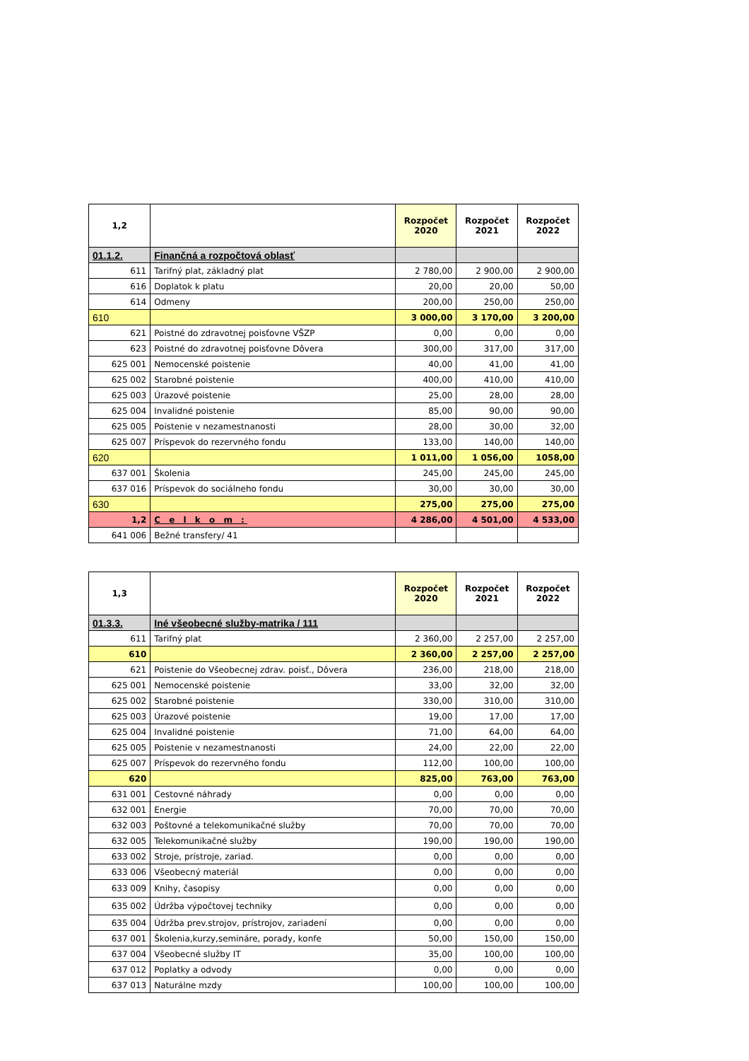| 1,2 | | Rozpočet 2020 | Rozpočet 2021 | Rozpočet 2022 |
| --- | --- | --- | --- | --- |
| 01.1.2. | Finančná a rozpočtová oblasť | | | |
| 611 | Tarifný plat, základný plat | 2 780,00 | 2 900,00 | 2 900,00 |
| 616 | Doplatok k platu | 20,00 | 20,00 | 50,00 |
| 614 | Odmeny | 200,00 | 250,00 | 250,00 |
| 610 | | 3 000,00 | 3 170,00 | 3 200,00 |
| 621 | Poistné do zdravotnej poisťovne VŠZP | 0,00 | 0,00 | 0,00 |
| 623 | Poistné do zdravotnej poisťovne Dôvera | 300,00 | 317,00 | 317,00 |
| 625 001 | Nemocenské poistenie | 40,00 | 41,00 | 41,00 |
| 625 002 | Starobné poistenie | 400,00 | 410,00 | 410,00 |
| 625 003 | Úrazové poistenie | 25,00 | 28,00 | 28,00 |
| 625 004 | Invalidné poistenie | 85,00 | 90,00 | 90,00 |
| 625 005 | Poistenie v nezamestnanosti | 28,00 | 30,00 | 32,00 |
| 625 007 | Príspevok do rezervného fondu | 133,00 | 140,00 | 140,00 |
| 620 | | 1 011,00 | 1 056,00 | 1058,00 |
| 637 001 | Školenia | 245,00 | 245,00 | 245,00 |
| 637 016 | Príspevok do sociálneho fondu | 30,00 | 30,00 | 30,00 |
| 630 | | 275,00 | 275,00 | 275,00 |
| 1,2 | C e l k o m : | 4 286,00 | 4 501,00 | 4 533,00 |
| 641 006 | Bežné transfery/ 41 | | | |
| 1,3 | | Rozpočet 2020 | Rozpočet 2021 | Rozpočet 2022 |
| --- | --- | --- | --- | --- |
| 01.3.3. | Iné všeobecné služby-matrika / 111 | | | |
| 611 | Tarifný plat | 2 360,00 | 2 257,00 | 2 257,00 |
| 610 | | 2 360,00 | 2 257,00 | 2 257,00 |
| 621 | Poistenie do Všeobecnej zdrav. poisť., Dôvera | 236,00 | 218,00 | 218,00 |
| 625 001 | Nemocenské poistenie | 33,00 | 32,00 | 32,00 |
| 625 002 | Starobné poistenie | 330,00 | 310,00 | 310,00 |
| 625 003 | Úrazové poistenie | 19,00 | 17,00 | 17,00 |
| 625 004 | Invalidné poistenie | 71,00 | 64,00 | 64,00 |
| 625 005 | Poistenie v nezamestnanosti | 24,00 | 22,00 | 22,00 |
| 625 007 | Príspevok do rezervného fondu | 112,00 | 100,00 | 100,00 |
| 620 | | 825,00 | 763,00 | 763,00 |
| 631 001 | Cestovné náhrady | 0,00 | 0,00 | 0,00 |
| 632 001 | Energie | 70,00 | 70,00 | 70,00 |
| 632 003 | Poštovné a telekomunikačné služby | 70,00 | 70,00 | 70,00 |
| 632 005 | Telekomunikačné služby | 190,00 | 190,00 | 190,00 |
| 633 002 | Stroje, prístroje, zariad. | 0,00 | 0,00 | 0,00 |
| 633 006 | Všeobecný materiál | 0,00 | 0,00 | 0,00 |
| 633 009 | Knihy, časopisy | 0,00 | 0,00 | 0,00 |
| 635 002 | Údržba výpočtovej techniky | 0,00 | 0,00 | 0,00 |
| 635 004 | Údržba prev.strojov, prístrojov, zariadení | 0,00 | 0,00 | 0,00 |
| 637 001 | Školenia,kurzy,semináre, porady, konfe | 50,00 | 150,00 | 150,00 |
| 637 004 | Všeobecné služby IT | 35,00 | 100,00 | 100,00 |
| 637 012 | Poplatky a odvody | 0,00 | 0,00 | 0,00 |
| 637 013 | Naturálne mzdy | 100,00 | 100,00 | 100,00 |